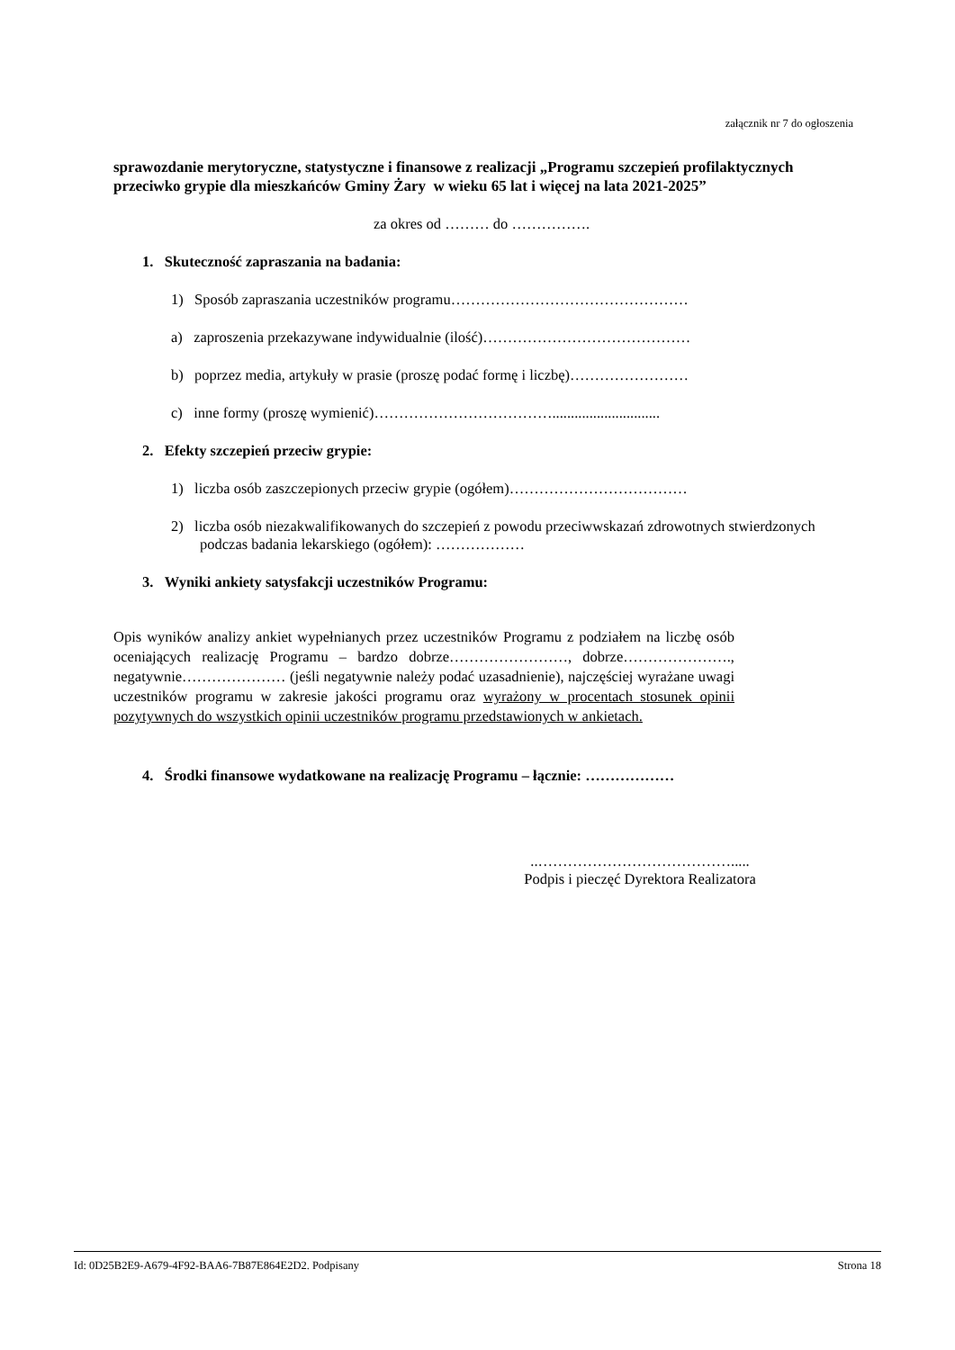załącznik nr 7 do ogłoszenia
sprawozdanie merytoryczne, statystyczne i finansowe z realizacji „Programu szczepień profilaktycznych przeciwko grypie dla mieszkańców Gminy Żary w wieku 65 lat i więcej na lata 2021-2025”
za okres od ……… do …………….
1. Skuteczność zapraszania na badania:
1) Sposób zapraszania uczestników programu…………………………………………
a) zaproszenia przekazywane indywidualnie (ilość)……………………………………
b) poprzez media, artykuły w prasie (proszę podać formę i liczbę)……………………
c) inne formy (proszę wymienić)……………………………….............................
2. Efekty szczepień przeciw grypie:
1) liczba osób zaszczepionych przeciw grypie (ogółem)………………………………
2) liczba osób niezakwalifikowanych do szczepień z powodu przeciwwskazań zdrowotnych stwierdzonych podczas badania lekarskiego (ogółem): ………………
3. Wyniki ankiety satysfakcji uczestników Programu:
Opis wyników analizy ankiet wypełnianych przez uczestników Programu z podziałem na liczbę osób oceniających realizację Programu – bardzo dobrze……………………, dobrze…………………., negatywnie………………… (jeśli negatywnie należy podać uzasadnienie), najczęściej wyrażane uwagi uczestników programu w zakresie jakości programu oraz wyrażony w procentach stosunek opinii pozytywnych do wszystkich opinii uczestników programu przedstawionych w ankietach.
4. Środki finansowe wydatkowane na realizację Programu – łącznie: ………………
..………………………………….....
Podpis i pieczęć Dyrektora Realizatora
Id: 0D25B2E9-A679-4F92-BAA6-7B87E864E2D2. Podpisany Strona 18